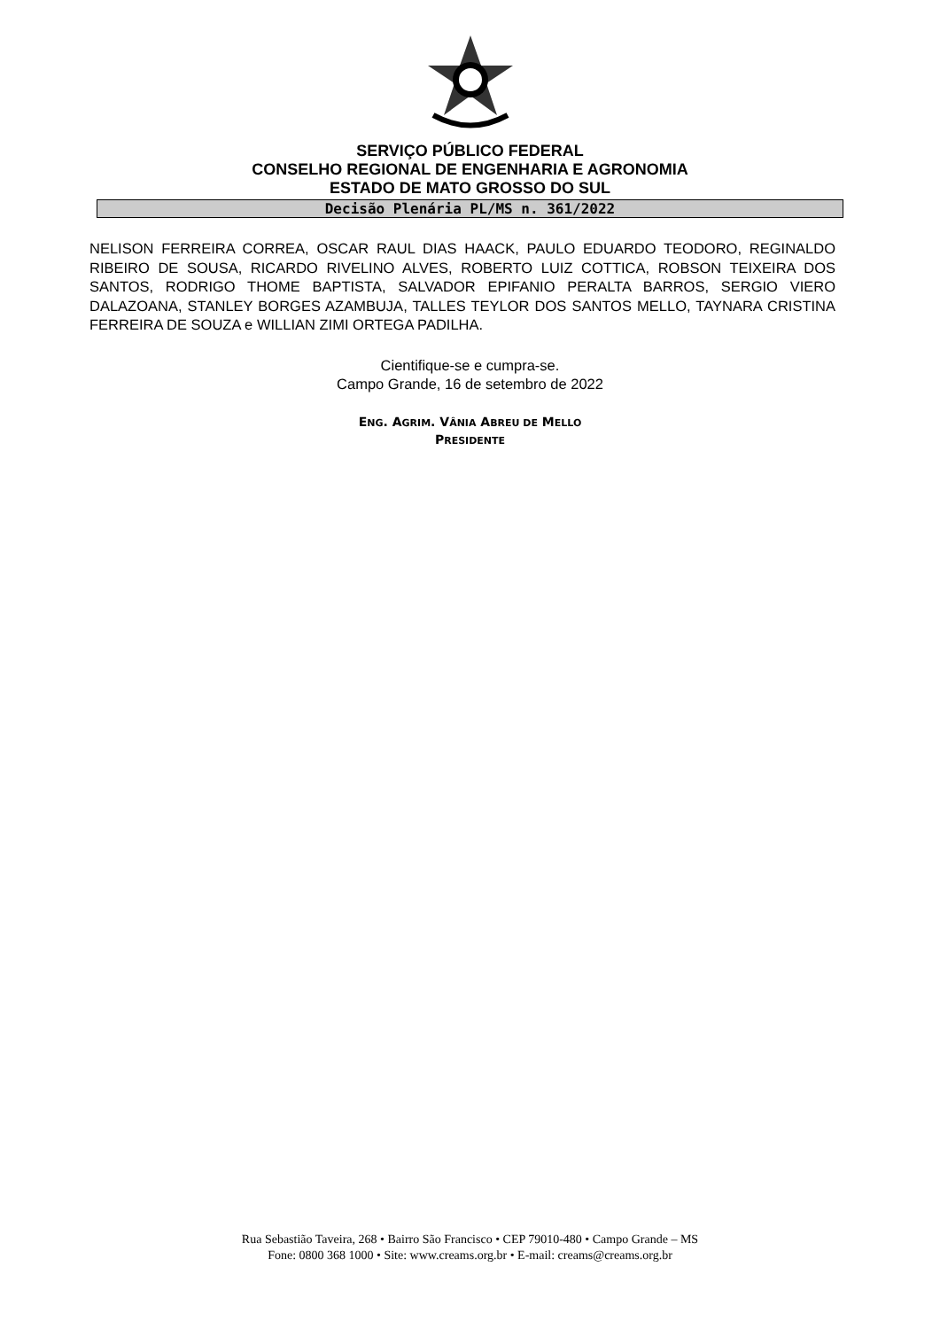SERVIÇO PÚBLICO FEDERAL
CONSELHO REGIONAL DE ENGENHARIA E AGRONOMIA
ESTADO DE MATO GROSSO DO SUL
Decisão Plenária PL/MS n. 361/2022
NELISON FERREIRA CORREA, OSCAR RAUL DIAS HAACK, PAULO EDUARDO TEODORO, REGINALDO RIBEIRO DE SOUSA, RICARDO RIVELINO ALVES, ROBERTO LUIZ COTTICA, ROBSON TEIXEIRA DOS SANTOS, RODRIGO THOME BAPTISTA, SALVADOR EPIFANIO PERALTA BARROS, SERGIO VIERO DALAZOANA, STANLEY BORGES AZAMBUJA, TALLES TEYLOR DOS SANTOS MELLO, TAYNARA CRISTINA FERREIRA DE SOUZA e WILLIAN ZIMI ORTEGA PADILHA.
Cientifique-se e cumpra-se.
Campo Grande, 16 de setembro de 2022
ENG. AGRIM. VÂNIA ABREU DE MELLO
PRESIDENTE
Rua Sebastião Taveira, 268 • Bairro São Francisco • CEP 79010-480 • Campo Grande – MS
Fone: 0800 368 1000 • Site: www.creams.org.br • E-mail: creams@creams.org.br